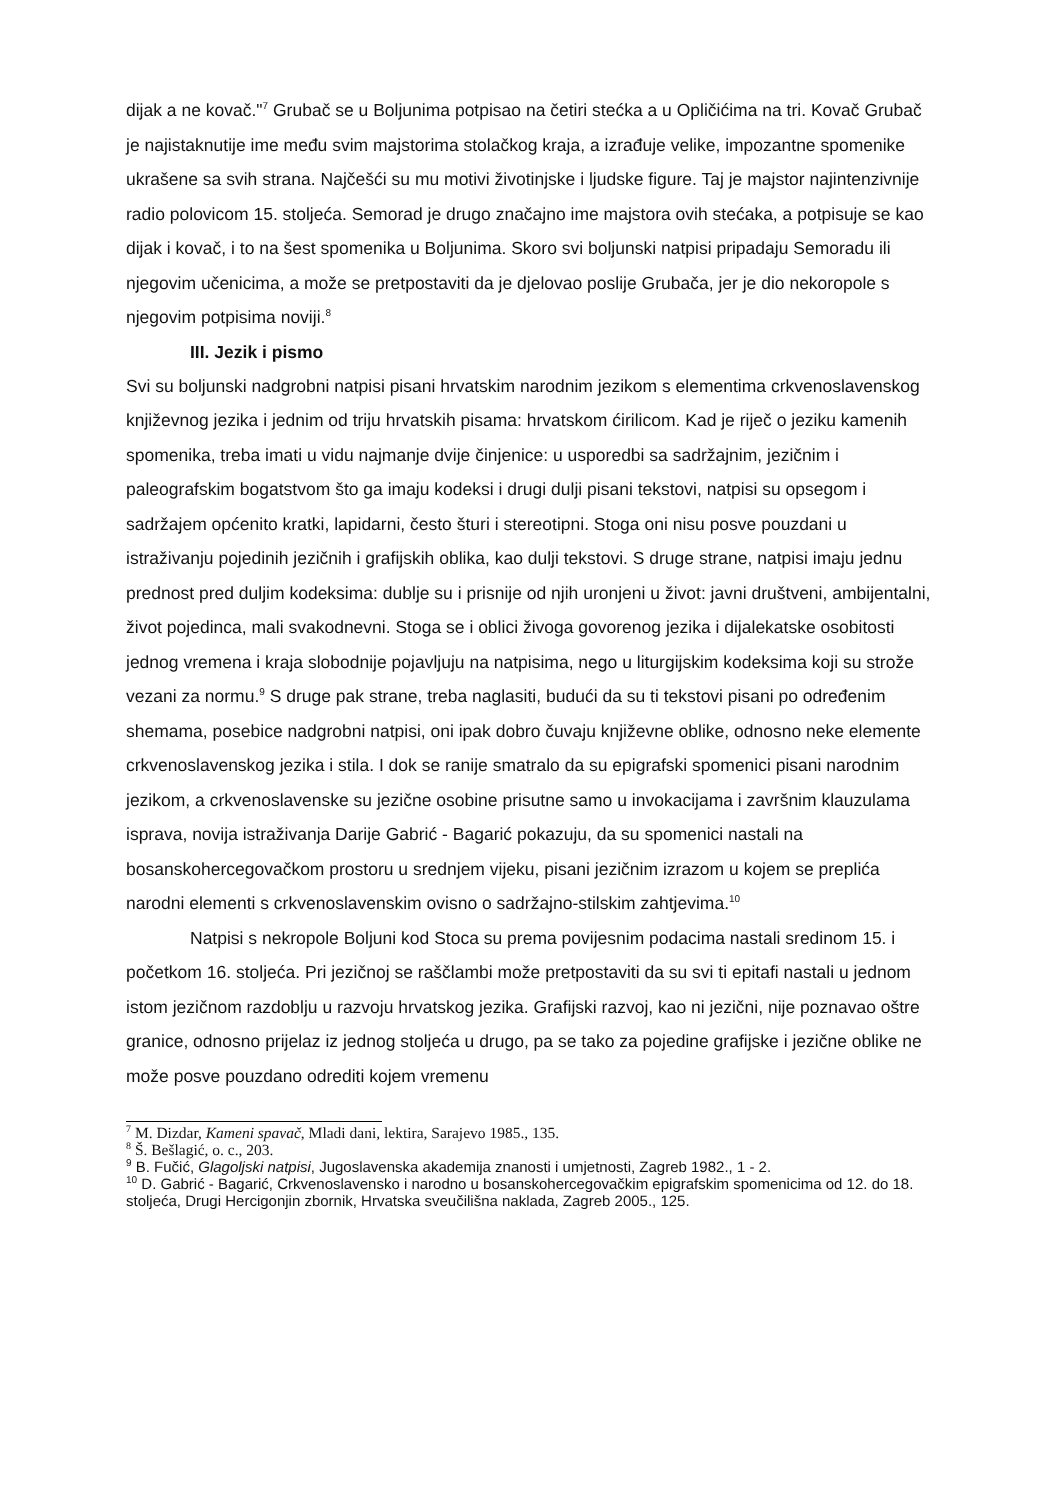dijak a ne kovač."<sup>7</sup> Grubač se u Boljunima potpisao na četiri stećka a u Opličićima na tri. Kovač Grubač je najistaknutije ime među svim majstorima stolačkog kraja, a izrađuje velike, impozantne spomenike ukrašene sa svih strana. Najčešći su mu motivi životinjske i ljudske figure. Taj je majstor najintenzivnije radio polovicom 15. stoljeća. Semorad je drugo značajno ime majstora ovih stećaka, a potpisuje se kao dijak i kovač, i to na šest spomenika u Boljunima. Skoro svi boljunski natpisi pripadaju Semoradu ili njegovim učenicima, a može se pretpostaviti da je djelovao poslije Grubača, jer je dio nekoropole s njegovim potpisima noviji.<sup>8</sup>
III. Jezik i pismo
Svi su boljunski nadgrobni natpisi pisani hrvatskim narodnim jezikom s elementima crkvenoslavenskog književnog jezika i jednim od triju hrvatskih pisama: hrvatskom ćirilicom. Kad je riječ o jeziku kamenih spomenika, treba imati u vidu najmanje dvije činjenice: u usporedbi sa sadržajnim, jezičnim i paleografskim bogatstvom što ga imaju kodeksi i drugi dulji pisani tekstovi, natpisi su opsegom i sadržajem općenito kratki, lapidarni, često šturi i stereotipni. Stoga oni nisu posve pouzdani u istraživanju pojedinih jezičnih i grafijskih oblika, kao dulji tekstovi. S druge strane, natpisi imaju jednu prednost pred duljim kodeksima: dublje su i prisnije od njih uronjeni u život: javni društveni, ambijentalni, život pojedinca, mali svakodnevni. Stoga se i oblici živoga govorenog jezika i dijalekatske osobitosti jednog vremena i kraja slobodnije pojavljuju na natpisima, nego u liturgijskim kodeksima koji su strože vezani za normu.<sup>9</sup> S druge pak strane, treba naglasiti, budući da su ti tekstovi pisani po određenim shemama, posebice nadgrobni natpisi, oni ipak dobro čuvaju književne oblike, odnosno neke elemente crkvenoslavenskog jezika i stila. I dok se ranije smatralo da su epigrafski spomenici pisani narodnim jezikom, a crkvenoslavenske su jezične osobine prisutne samo u invokacijama i završnim klauzulama isprava, novija istraživanja Darije Gabrić - Bagarić pokazuju, da su spomenici nastali na bosanskohercegovačkom prostoru u srednjem vijeku, pisani jezičnim izrazom u kojem se preplića narodni elementi s crkvenoslavenskim ovisno o sadržajno-stilskim zahtjevima.<sup>10</sup>
Natpisi s nekropole Boljuni kod Stoca su prema povijesnim podacima nastali sredinom 15. i početkom 16. stoljeća. Pri jezičnoj se raščlambi može pretpostaviti da su svi ti epitafi nastali u jednom istom jezičnom razdoblju u razvoju hrvatskog jezika. Grafijski razvoj, kao ni jezični, nije poznavao oštre granice, odnosno prijelaz iz jednog stoljeća u drugo, pa se tako za pojedine grafijske i jezične oblike ne može posve pouzdano odrediti kojem vremenu
<sup>7</sup> M. Dizdar, Kameni spavač, Mladi dani, lektira, Sarajevo 1985., 135.
<sup>8</sup> Š. Bešlagić, o. c., 203.
<sup>9</sup> B. Fučić, Glagoljski natpisi, Jugoslavenska akademija znanosti i umjetnosti, Zagreb 1982., 1 - 2.
<sup>10</sup> D. Gabrić - Bagarić, Crkvenoslavensko i narodno u bosanskohercegovačkim epigrafskim spomenicima od 12. do 18. stoljeća, Drugi Hercigonjin zbornik, Hrvatska sveučilišna naklada, Zagreb 2005., 125.